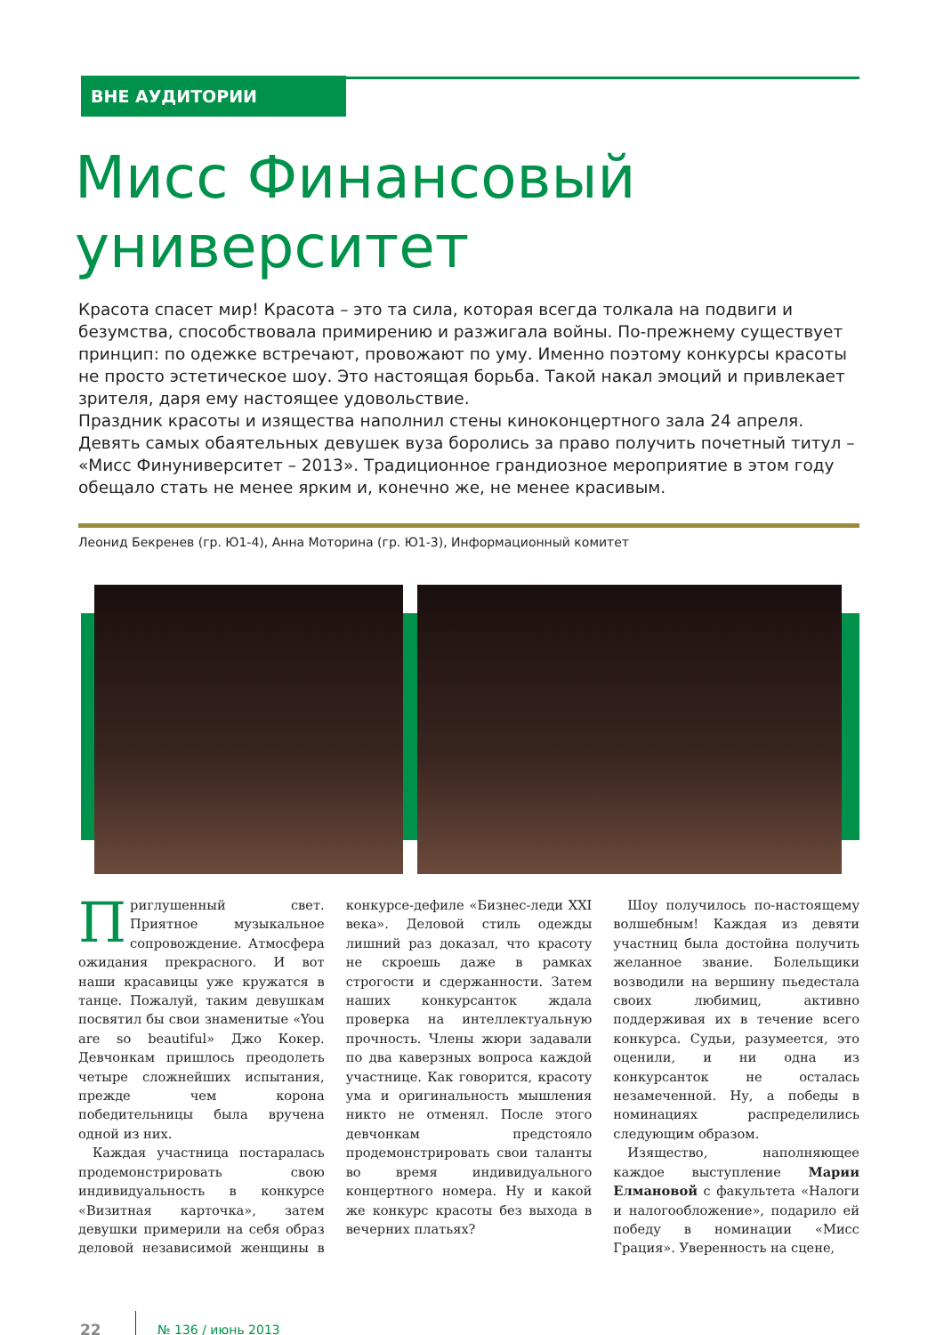ВНЕ АУДИТОРИИ
Мисс Финансовый университет
Красота спасет мир! Красота – это та сила, которая всегда толкала на подвиги и безумства, способствовала примирению и разжигала войны. По-прежнему существует принцип: по одежке встречают, провожают по уму. Именно поэтому конкурсы красоты не просто эстетическое шоу. Это настоящая борьба. Такой накал эмоций и привлекает зрителя, даря ему настоящее удовольствие.
Праздник красоты и изящества наполнил стены киноконцертного зала 24 апреля. Девять самых обаятельных девушек вуза боролись за право получить почетный титул – «Мисс Финуниверситет – 2013». Традиционное грандиозное мероприятие в этом году обещало стать не менее ярким и, конечно же, не менее красивым.
Леонид Бекренев (гр. Ю1-4), Анна Моторина (гр. Ю1-3), Информационный комитет
Приглушенный свет. Приятное музыкальное сопровождение. Атмосфера ожидания прекрасного. И вот наши красавицы уже кружатся в танце. Пожалуй, таким девушкам посвятил бы свои знаменитые «You are so beautiful» Джо Кокер. Девчонкам пришлось преодолеть четыре сложнейших испытания, прежде чем корона победительницы была вручена одной из них.
Каждая участница постаралась продемонстрировать свою индивидуальность в конкурсе «Визитная карточка», затем девушки примерили на себя образ деловой независимой женщины в конкурсе-дефиле «Бизнес-леди XXI века». Деловой стиль одежды лишний раз доказал, что красоту не скроешь даже в рамках строгости и сдержанности. Затем наших конкурсанток ждала проверка на интеллектуальную прочность. Члены жюри задавали по два каверзных вопроса каждой участнице. Как говорится, красоту ума и оригинальность мышления никто не отменял. После этого девчонкам предстояло продемонстрировать свои таланты во время индивидуального концертного номера. Ну и какой же конкурс красоты без выхода в вечерних платьях?
Шоу получилось по-настоящему волшебным! Каждая из девяти участниц была достойна получить желанное звание. Болельщики возводили на вершину пьедестала своих любимиц, активно поддерживая их в течение всего конкурса. Судьи, разумеется, это оценили, и ни одна из конкурсанток не осталась незамеченной. Ну, а победы в номинациях распределились следующим образом.
Изящество, наполняющее каждое выступление Марии Елмановой с факультета «Налоги и налогообложение», подарило ей победу в номинации «Мисс Грация». Уверенность на сцене,
22
№ 136 / июнь 2013